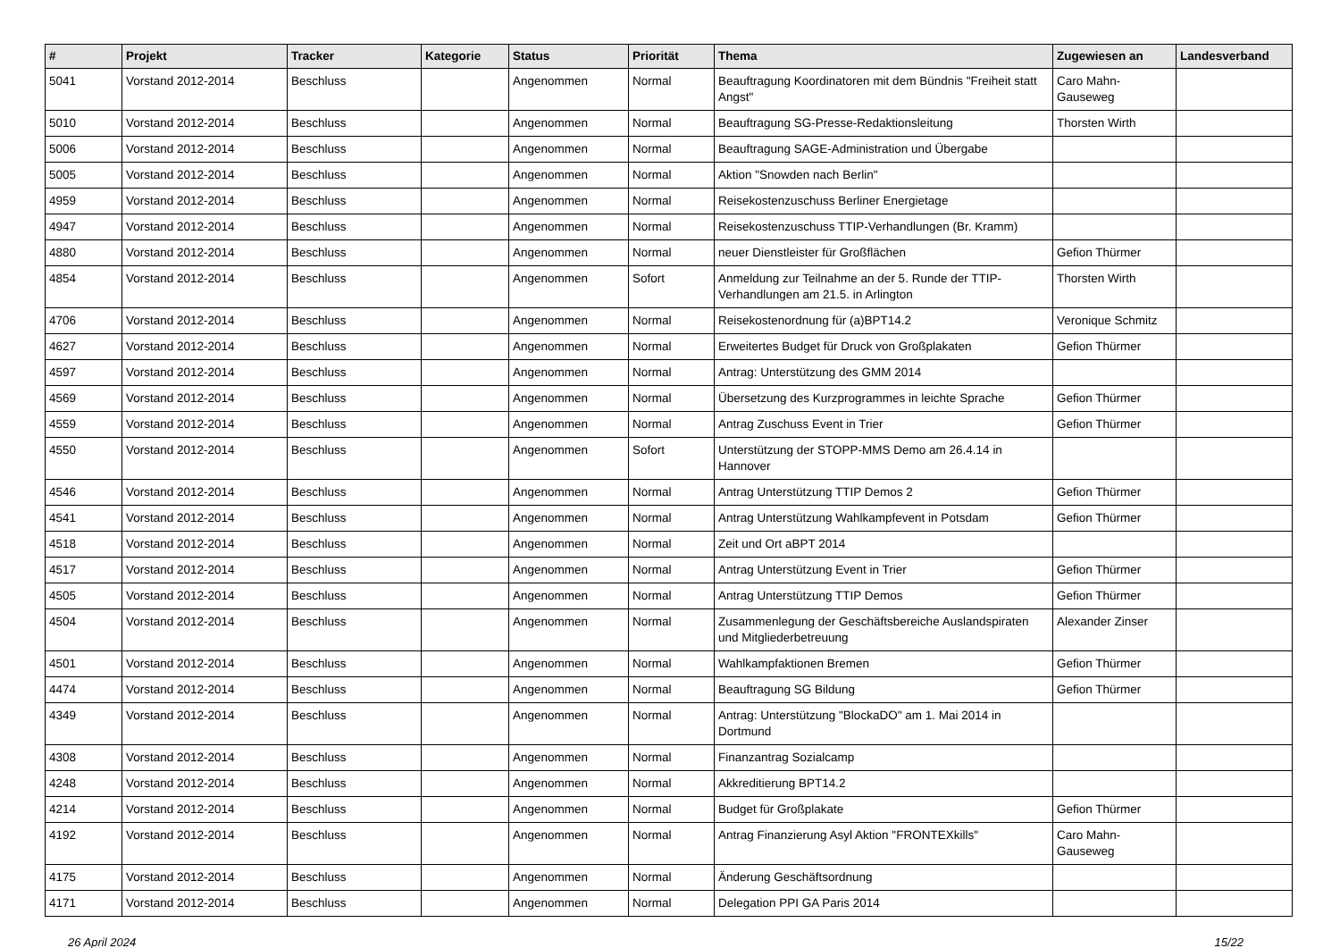| # | Projekt | Tracker | Kategorie | Status | Priorität | Thema | Zugewiesen an | Landesverband |
| --- | --- | --- | --- | --- | --- | --- | --- | --- |
| 5041 | Vorstand 2012-2014 | Beschluss | | Angenommen | Normal | Beauftragung Koordinatoren mit dem Bündnis "Freiheit statt Angst" | Caro Mahn-Gauseweg | |
| 5010 | Vorstand 2012-2014 | Beschluss | | Angenommen | Normal | Beauftragung SG-Presse-Redaktionsleitung | Thorsten Wirth | |
| 5006 | Vorstand 2012-2014 | Beschluss | | Angenommen | Normal | Beauftragung SAGE-Administration und Übergabe | | |
| 5005 | Vorstand 2012-2014 | Beschluss | | Angenommen | Normal | Aktion "Snowden nach Berlin" | | |
| 4959 | Vorstand 2012-2014 | Beschluss | | Angenommen | Normal | Reisekostenzuschuss Berliner Energietage | | |
| 4947 | Vorstand 2012-2014 | Beschluss | | Angenommen | Normal | Reisekostenzuschuss TTIP-Verhandlungen (Br. Kramm) | | |
| 4880 | Vorstand 2012-2014 | Beschluss | | Angenommen | Normal | neuer Dienstleister für Großflächen | Gefion Thürmer | |
| 4854 | Vorstand 2012-2014 | Beschluss | | Angenommen | Sofort | Anmeldung zur Teilnahme an der 5. Runde der TTIP-Verhandlungen am 21.5. in Arlington | Thorsten Wirth | |
| 4706 | Vorstand 2012-2014 | Beschluss | | Angenommen | Normal | Reisekostenordnung für (a)BPT14.2 | Veronique Schmitz | |
| 4627 | Vorstand 2012-2014 | Beschluss | | Angenommen | Normal | Erweitertes Budget für Druck von Großplakaten | Gefion Thürmer | |
| 4597 | Vorstand 2012-2014 | Beschluss | | Angenommen | Normal | Antrag: Unterstützung des GMM 2014 | | |
| 4569 | Vorstand 2012-2014 | Beschluss | | Angenommen | Normal | Übersetzung des Kurzprogrammes in leichte Sprache | Gefion Thürmer | |
| 4559 | Vorstand 2012-2014 | Beschluss | | Angenommen | Normal | Antrag Zuschuss Event in Trier | Gefion Thürmer | |
| 4550 | Vorstand 2012-2014 | Beschluss | | Angenommen | Sofort | Unterstützung der STOPP-MMS Demo am 26.4.14 in Hannover | | |
| 4546 | Vorstand 2012-2014 | Beschluss | | Angenommen | Normal | Antrag Unterstützung TTIP Demos 2 | Gefion Thürmer | |
| 4541 | Vorstand 2012-2014 | Beschluss | | Angenommen | Normal | Antrag Unterstützung Wahlkampfevent in Potsdam | Gefion Thürmer | |
| 4518 | Vorstand 2012-2014 | Beschluss | | Angenommen | Normal | Zeit und Ort aBPT 2014 | | |
| 4517 | Vorstand 2012-2014 | Beschluss | | Angenommen | Normal | Antrag Unterstützung Event in Trier | Gefion Thürmer | |
| 4505 | Vorstand 2012-2014 | Beschluss | | Angenommen | Normal | Antrag Unterstützung TTIP Demos | Gefion Thürmer | |
| 4504 | Vorstand 2012-2014 | Beschluss | | Angenommen | Normal | Zusammenlegung der Geschäftsbereiche Auslandspiraten und Mitgliederbetreuung | Alexander Zinser | |
| 4501 | Vorstand 2012-2014 | Beschluss | | Angenommen | Normal | Wahlkampfaktionen Bremen | Gefion Thürmer | |
| 4474 | Vorstand 2012-2014 | Beschluss | | Angenommen | Normal | Beauftragung SG Bildung | Gefion Thürmer | |
| 4349 | Vorstand 2012-2014 | Beschluss | | Angenommen | Normal | Antrag: Unterstützung "BlockaDO" am 1. Mai 2014 in Dortmund | | |
| 4308 | Vorstand 2012-2014 | Beschluss | | Angenommen | Normal | Finanzantrag Sozialcamp | | |
| 4248 | Vorstand 2012-2014 | Beschluss | | Angenommen | Normal | Akkreditierung BPT14.2 | | |
| 4214 | Vorstand 2012-2014 | Beschluss | | Angenommen | Normal | Budget für Großplakate | Gefion Thürmer | |
| 4192 | Vorstand 2012-2014 | Beschluss | | Angenommen | Normal | Antrag Finanzierung Asyl Aktion "FRONTEXkills" | Caro Mahn-Gauseweg | |
| 4175 | Vorstand 2012-2014 | Beschluss | | Angenommen | Normal | Änderung Geschäftsordnung | | |
| 4171 | Vorstand 2012-2014 | Beschluss | | Angenommen | Normal | Delegation PPI GA Paris 2014 | | |
26 April 2024 15/22